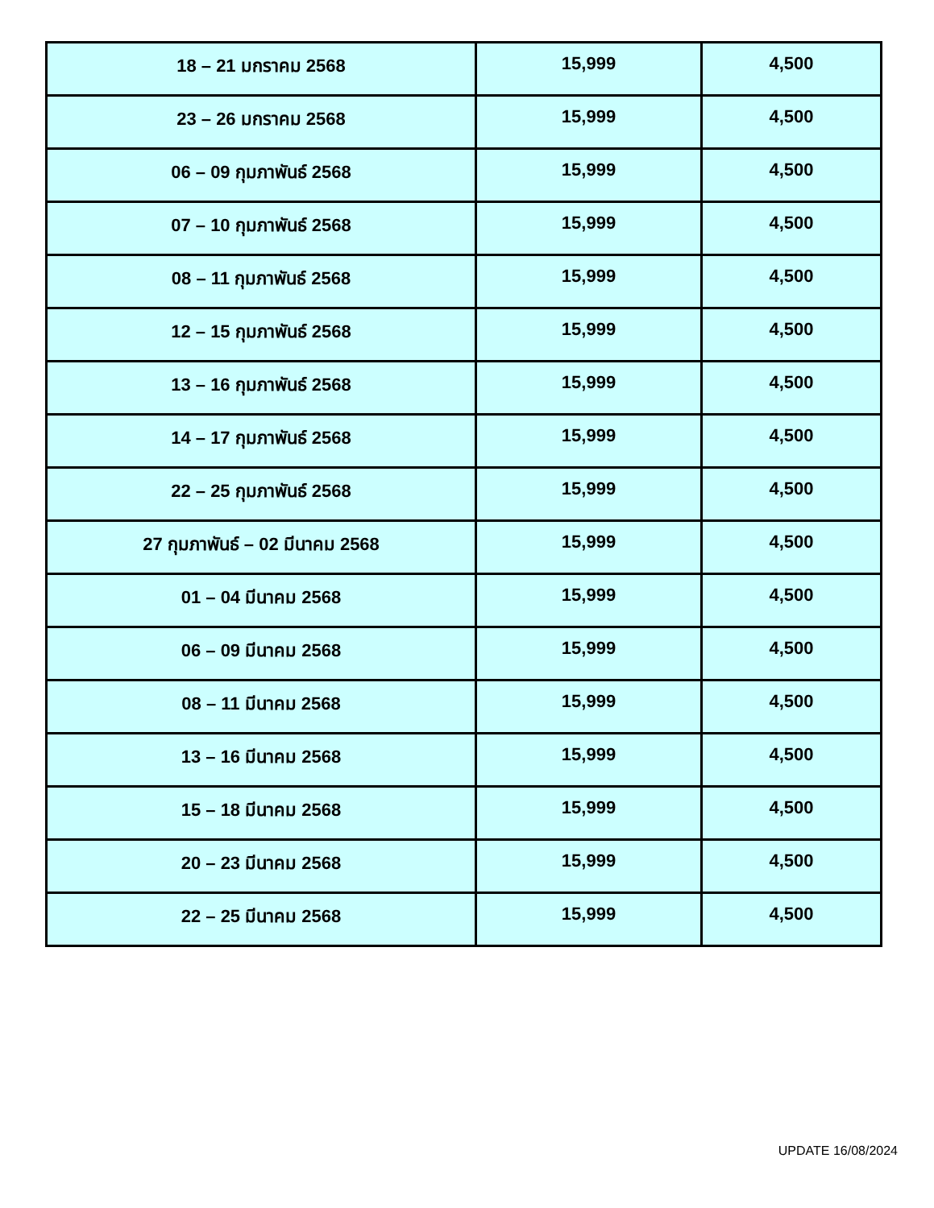| 18 – 21 มกราคม 2568 | 15,999 | 4,500 |
| 23 – 26 มกราคม 2568 | 15,999 | 4,500 |
| 06 – 09 กุมภาพันธ์ 2568 | 15,999 | 4,500 |
| 07 – 10 กุมภาพันธ์ 2568 | 15,999 | 4,500 |
| 08 – 11 กุมภาพันธ์ 2568 | 15,999 | 4,500 |
| 12 – 15 กุมภาพันธ์ 2568 | 15,999 | 4,500 |
| 13 – 16 กุมภาพันธ์ 2568 | 15,999 | 4,500 |
| 14 – 17 กุมภาพันธ์ 2568 | 15,999 | 4,500 |
| 22 – 25 กุมภาพันธ์ 2568 | 15,999 | 4,500 |
| 27 กุมภาพันธ์ – 02 มีนาคม 2568 | 15,999 | 4,500 |
| 01 – 04 มีนาคม 2568 | 15,999 | 4,500 |
| 06 – 09 มีนาคม 2568 | 15,999 | 4,500 |
| 08 – 11 มีนาคม 2568 | 15,999 | 4,500 |
| 13 – 16 มีนาคม 2568 | 15,999 | 4,500 |
| 15 – 18 มีนาคม 2568 | 15,999 | 4,500 |
| 20 – 23 มีนาคม 2568 | 15,999 | 4,500 |
| 22 – 25 มีนาคม 2568 | 15,999 | 4,500 |
UPDATE 16/08/2024